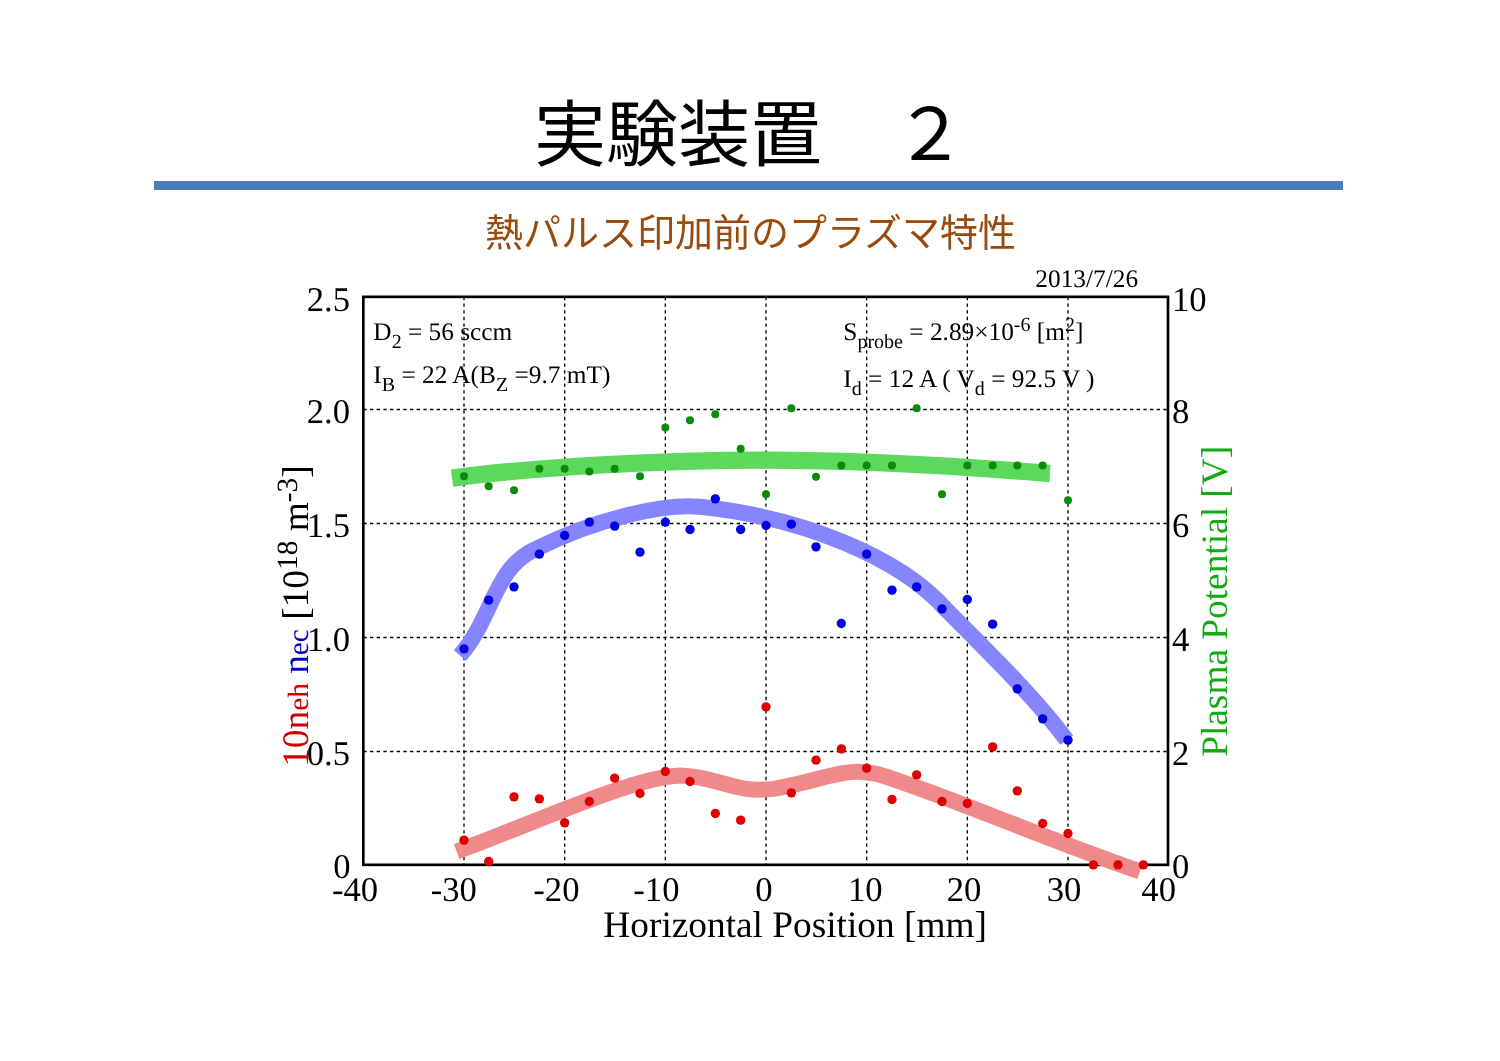実験装置　２
熱パルス印加前のプラズマ特性
2.5
2.0
1.5
1.0
0.5
0
10
8
6
4
2
0
-40
-30
-20
-10
0
10
20
30
40
Horizontal Position [mm]
2013/7/26
D2 = 56 sccm
IB = 22 A(BZ =9.7 mT)
Sprobe = 2.89×10-6 [m2]
Id = 12 A ( Vd = 92.5 V )
10neh nec [1018 m-3]
Plasma Potential [V]